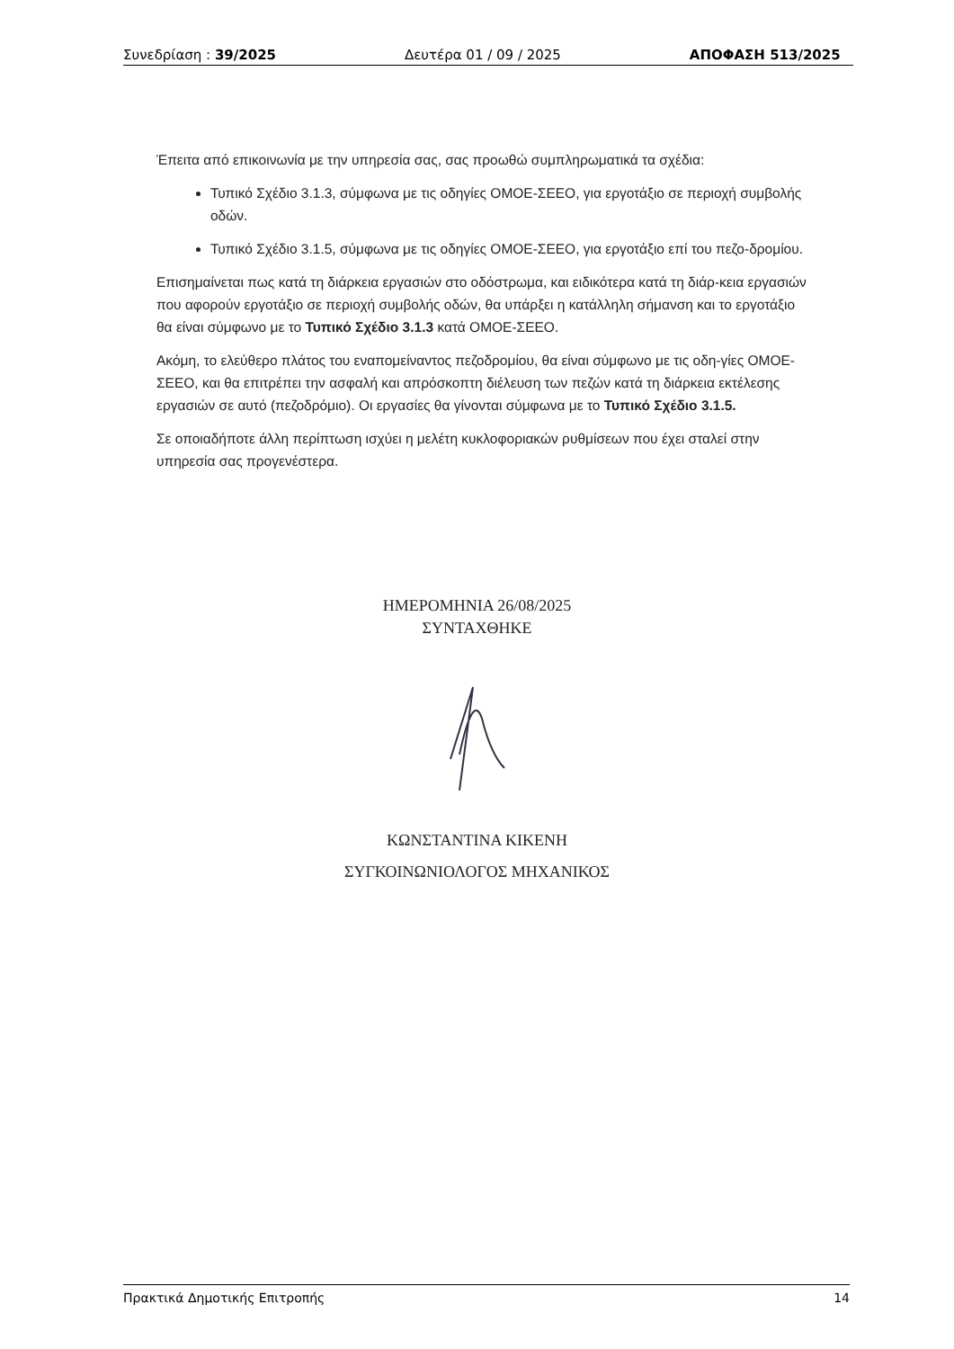Συνεδρίαση : 39/2025 Δευτέρα 01 / 09 / 2025 ΑΠΟΦΑΣΗ 513/2025
Έπειτα από επικοινωνία με την υπηρεσία σας, σας προωθώ συμπληρωματικά τα σχέδια:
Τυπικό Σχέδιο 3.1.3, σύμφωνα με τις οδηγίες ΟΜΟΕ-ΣΕΕΟ, για εργοτάξιο σε περιοχή συμβολής οδών.
Τυπικό Σχέδιο 3.1.5, σύμφωνα με τις οδηγίες ΟΜΟΕ-ΣΕΕΟ, για εργοτάξιο επί του πεζο-δρομίου.
Επισημαίνεται πως κατά τη διάρκεια εργασιών στο οδόστρωμα, και ειδικότερα κατά τη διάρ-κεια εργασιών που αφορούν εργοτάξιο σε περιοχή συμβολής οδών, θα υπάρξει η κατάλληλη σήμανση και το εργοτάξιο θα είναι σύμφωνο με το Τυπικό Σχέδιο 3.1.3 κατά ΟΜΟΕ-ΣΕΕΟ.
Ακόμη, το ελεύθερο πλάτος του εναπομείναντος πεζοδρομίου, θα είναι σύμφωνο με τις οδη-γίες ΟΜΟΕ-ΣΕΕΟ, και θα επιτρέπει την ασφαλή και απρόσκοπτη διέλευση των πεζών κατά τη διάρκεια εκτέλεσης εργασιών σε αυτό (πεζοδρόμιο). Οι εργασίες θα γίνονται σύμφωνα με το Τυπικό Σχέδιο 3.1.5.
Σε οποιαδήποτε άλλη περίπτωση ισχύει η μελέτη κυκλοφοριακών ρυθμίσεων που έχει σταλεί στην υπηρεσία σας προγενέστερα.
ΗΜΕΡΟΜΗΝΙΑ 26/08/2025
ΣΥΝΤΑΧΘΗΚΕ
ΚΩΝΣΤΑΝΤΙΝΑ ΚΙΚΕΝΗ
ΣΥΓΚΟΙΝΩΝΙΟΛΟΓΟΣ ΜΗΧΑΝΙΚΟΣ
Πρακτικά Δημοτικής Επιτροπής 14